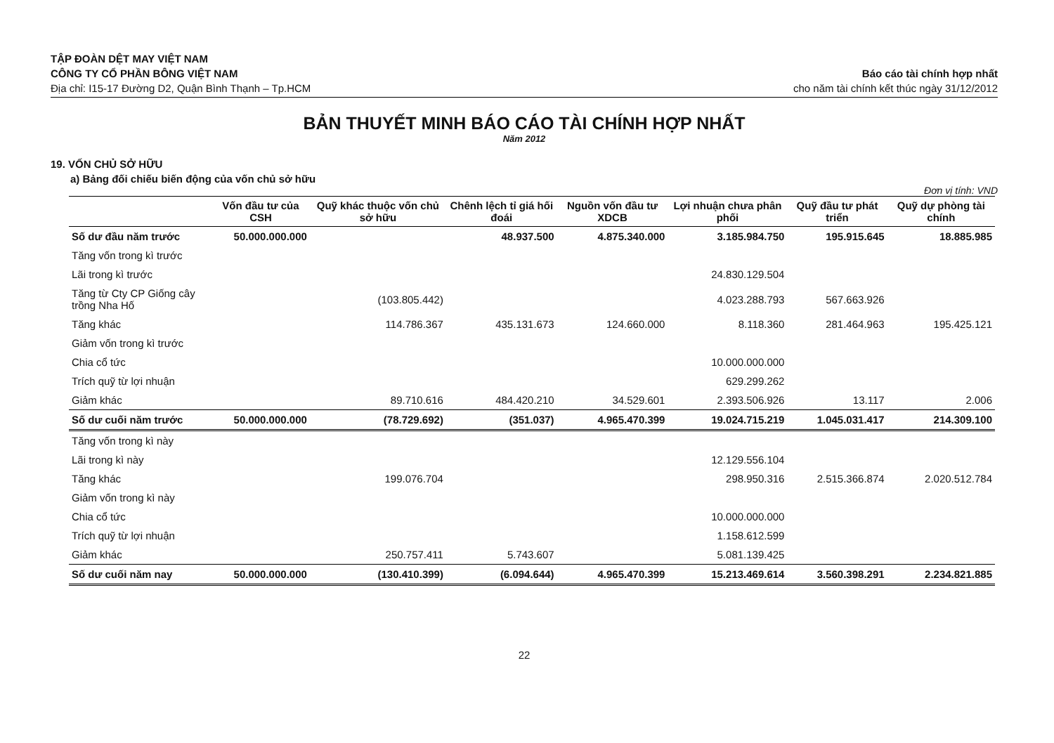TẬP ĐOÀN DỆT MAY VIỆT NAM
CÔNG TY CỔ PHẦN BÔNG VIỆT NAM
Địa chỉ: I15-17 Đường D2, Quận Bình Thạnh – Tp.HCM
Báo cáo tài chính hợp nhất
cho năm tài chính kết thúc ngày 31/12/2012
BẢN THUYẾT MINH BÁO CÁO TÀI CHÍNH HỢP NHẤT
Năm 2012
19. VỐN CHỦ SỞ HỮU
a) Bảng đối chiếu biến động của vốn chủ sở hữu
Đơn vị tính: VND
| | Vốn đầu tư của CSH | Quỹ khác thuộc vốn chủ sở hữu | Chênh lệch tỉ giá hối đoái | Nguồn vốn đầu tư XDCB | Lợi nhuận chưa phân phối | Quỹ đầu tư phát triển | Quỹ dự phòng tài chính |
| --- | --- | --- | --- | --- | --- | --- | --- |
| Số dư đầu năm trước | 50.000.000.000 | | 48.937.500 | 4.875.340.000 | 3.185.984.750 | 195.915.645 | 18.885.985 |
| Tăng vốn trong kì trước | | | | | | | |
| Lãi trong kì trước | | | | | 24.830.129.504 | | |
| Tăng từ Cty CP Giống cây trồng Nha Hố | | (103.805.442) | | | 4.023.288.793 | 567.663.926 | |
| Tăng khác | | 114.786.367 | 435.131.673 | 124.660.000 | 8.118.360 | 281.464.963 | 195.425.121 |
| Giảm vốn trong kì trước | | | | | | | |
| Chia cổ tức | | | | | 10.000.000.000 | | |
| Trích quỹ từ lợi nhuận | | | | | 629.299.262 | | |
| Giảm khác | | 89.710.616 | 484.420.210 | 34.529.601 | 2.393.506.926 | 13.117 | 2.006 |
| Số dư cuối năm trước | 50.000.000.000 | (78.729.692) | (351.037) | 4.965.470.399 | 19.024.715.219 | 1.045.031.417 | 214.309.100 |
| Tăng vốn trong kì này | | | | | | | |
| Lãi trong kì này | | | | | 12.129.556.104 | | |
| Tăng khác | | 199.076.704 | | | 298.950.316 | 2.515.366.874 | 2.020.512.784 |
| Giảm vốn trong kì này | | | | | | | |
| Chia cổ tức | | | | | 10.000.000.000 | | |
| Trích quỹ từ lợi nhuận | | | | | 1.158.612.599 | | |
| Giảm khác | | 250.757.411 | 5.743.607 | | 5.081.139.425 | | |
| Số dư cuối năm nay | 50.000.000.000 | (130.410.399) | (6.094.644) | 4.965.470.399 | 15.213.469.614 | 3.560.398.291 | 2.234.821.885 |
22